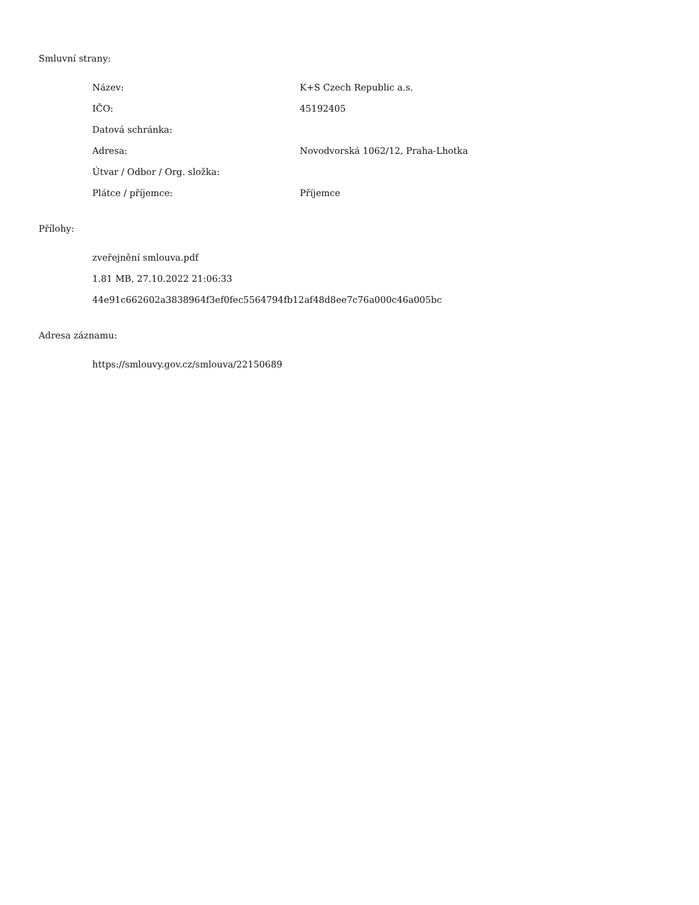Smluvní strany:
| Název: | K+S Czech Republic a.s. |
| IČO: | 45192405 |
| Datová schránka: | |
| Adresa: | Novodvorská 1062/12, Praha-Lhotka |
| Útvar / Odbor / Org. složka: | |
| Plátce / příjemce: | Příjemce |
Přílohy:
zveřejnění smlouva.pdf
1.81 MB, 27.10.2022 21:06:33
44e91c662602a3838964f3ef0fec5564794fb12af48d8ee7c76a000c46a005bc
Adresa záznamu:
https://smlouvy.gov.cz/smlouva/22150689